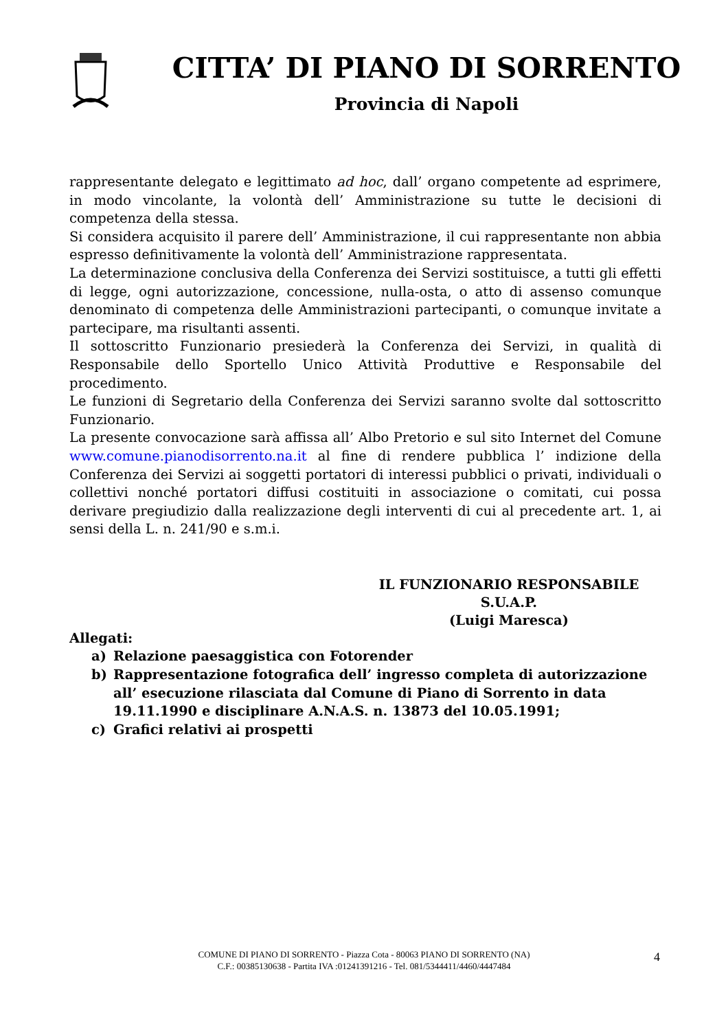CITTA’ DI PIANO DI SORRENTO
Provincia di Napoli
rappresentante delegato e legittimato ad hoc, dall’ organo competente ad esprimere, in modo vincolante, la volontà dell’ Amministrazione su tutte le decisioni di competenza della stessa.
Si considera acquisito il parere dell’ Amministrazione, il cui rappresentante non abbia espresso definitivamente la volontà dell’ Amministrazione rappresentata.
La determinazione conclusiva della Conferenza dei Servizi sostituisce, a tutti gli effetti di legge, ogni autorizzazione, concessione, nulla-osta, o atto di assenso comunque denominato di competenza delle Amministrazioni partecipanti, o comunque invitate a partecipare, ma risultanti assenti.
Il sottoscritto Funzionario presiederà la Conferenza dei Servizi, in qualità di Responsabile dello Sportello Unico Attività Produttive e Responsabile del procedimento.
Le funzioni di Segretario della Conferenza dei Servizi saranno svolte dal sottoscritto Funzionario.
La presente convocazione sarà affissa all’ Albo Pretorio e sul sito Internet del Comune www.comune.pianodisorrento.na.it al fine di rendere pubblica l’ indizione della Conferenza dei Servizi ai soggetti portatori di interessi pubblici o privati, individuali o collettivi nonché portatori diffusi costituiti in associazione o comitati, cui possa derivare pregiudizio dalla realizzazione degli interventi di cui al precedente art. 1, ai sensi della L. n. 241/90 e s.m.i.
IL FUNZIONARIO RESPONSABILE
S.U.A.P.
(Luigi Maresca)
Allegati:
a) Relazione paesaggistica con Fotorender
b) Rappresentazione fotografica dell’ ingresso completa di autorizzazione all’ esecuzione rilasciata dal Comune di Piano di Sorrento in data 19.11.1990 e disciplinare A.N.A.S. n. 13873 del 10.05.1991;
c) Grafici relativi ai prospetti
COMUNE DI PIANO DI SORRENTO - Piazza Cota - 80063 PIANO DI SORRENTO (NA)
C.F.: 00385130638 - Partita IVA :01241391216 - Tel. 081/5344411/4460/4447484
4